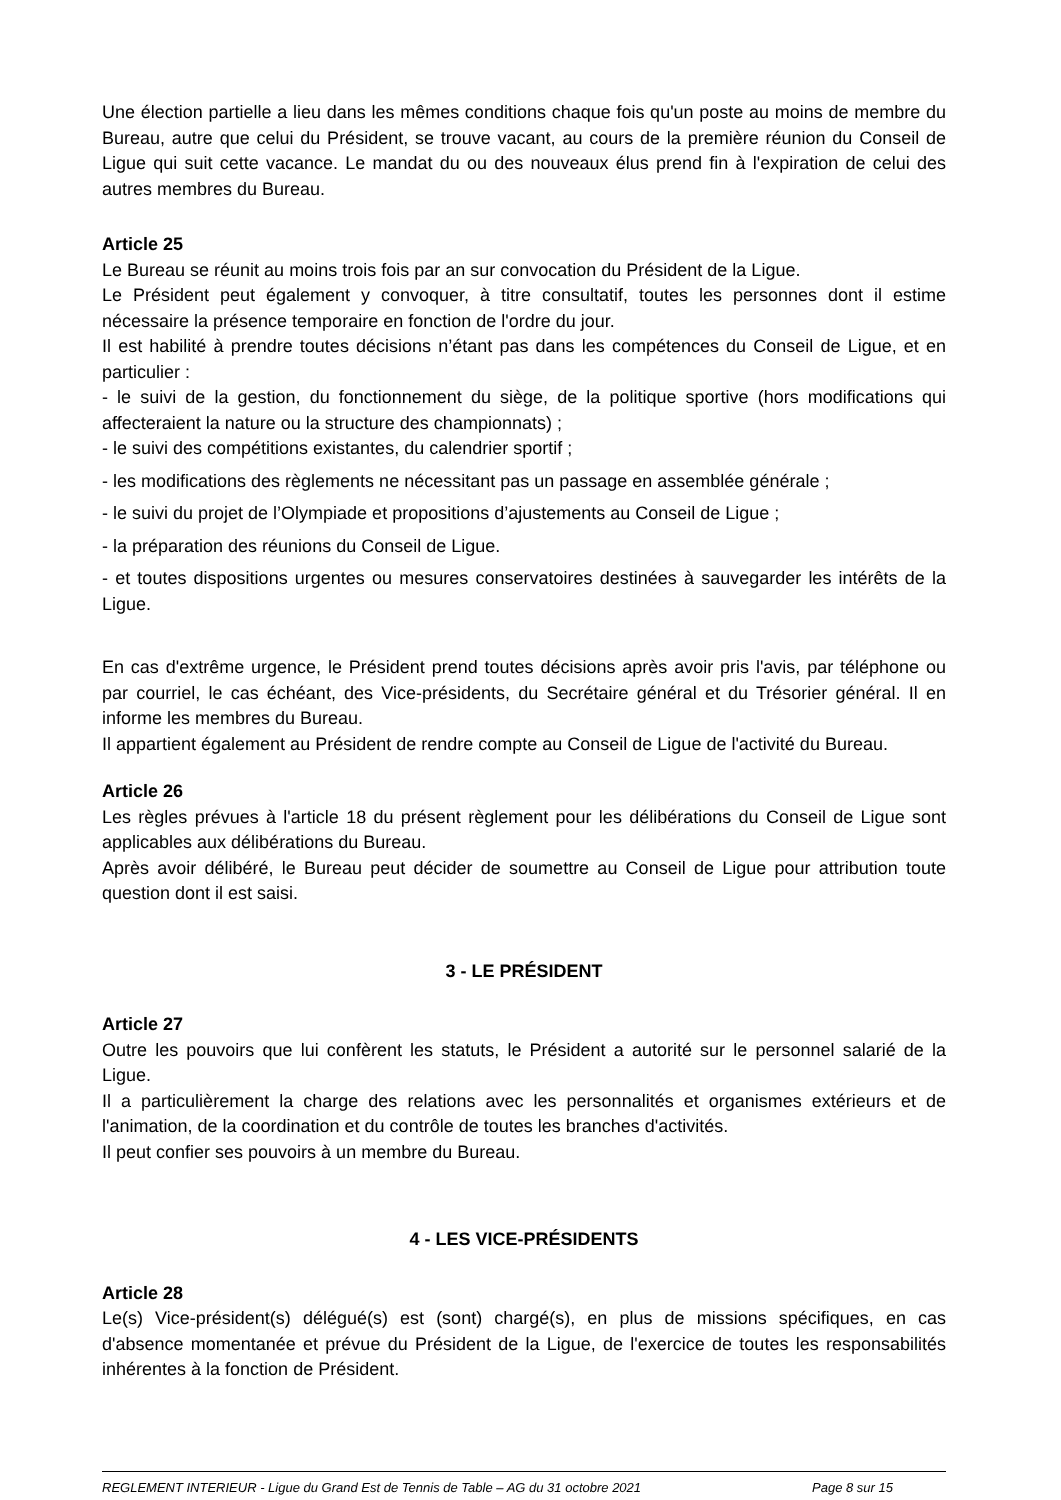Une élection partielle a lieu dans les mêmes conditions chaque fois qu'un poste au moins de membre du Bureau, autre que celui du Président, se trouve vacant, au cours de la première réunion du Conseil de Ligue qui suit cette vacance. Le mandat du ou des nouveaux élus prend fin à l'expiration de celui des autres membres du Bureau.
Article 25
Le Bureau se réunit au moins trois fois par an sur convocation du Président de la Ligue.
Le Président peut également y convoquer, à titre consultatif, toutes les personnes dont il estime nécessaire la présence temporaire en fonction de l'ordre du jour.
Il est habilité à prendre toutes décisions n’étant pas dans les compétences du Conseil de Ligue, et en particulier :
- le suivi de la gestion, du fonctionnement du siège, de la politique sportive (hors modifications qui affecteraient la nature ou la structure des championnats) ;
- le suivi des compétitions existantes, du calendrier sportif ;
- les modifications des règlements ne nécessitant pas un passage en assemblée générale ;
- le suivi du projet de l’Olympiade et propositions d’ajustements au Conseil de Ligue ;
- la préparation des réunions du Conseil de Ligue.
- et toutes dispositions urgentes ou mesures conservatoires destinées à sauvegarder les intérêts de la Ligue.
En cas d'extrême urgence, le Président prend toutes décisions après avoir pris l'avis, par téléphone ou par courriel, le cas échéant, des Vice-présidents, du Secrétaire général et du Trésorier général. Il en informe les membres du Bureau.
Il appartient également au Président de rendre compte au Conseil de Ligue de l'activité du Bureau.
Article 26
Les règles prévues à l'article 18 du présent règlement pour les délibérations du Conseil de Ligue sont applicables aux délibérations du Bureau.
Après avoir délibéré, le Bureau peut décider de soumettre au Conseil de Ligue pour attribution toute question dont il est saisi.
3 - LE PRÉSIDENT
Article 27
Outre les pouvoirs que lui confèrent les statuts, le Président a autorité sur le personnel salarié de la Ligue.
Il a particulièrement la charge des relations avec les personnalités et organismes extérieurs et de l'animation, de la coordination et du contrôle de toutes les branches d'activités.
Il peut confier ses pouvoirs à un membre du Bureau.
4 - LES VICE-PRÉSIDENTS
Article 28
Le(s) Vice-président(s) délégué(s) est (sont) chargé(s), en plus de missions spécifiques, en cas d'absence momentanée et prévue du Président de la Ligue, de l'exercice de toutes les responsabilités inhérentes à la fonction de Président.
REGLEMENT INTERIEUR - Ligue du Grand Est de Tennis de Table – AG du 31 octobre 2021 Page 8 sur 15